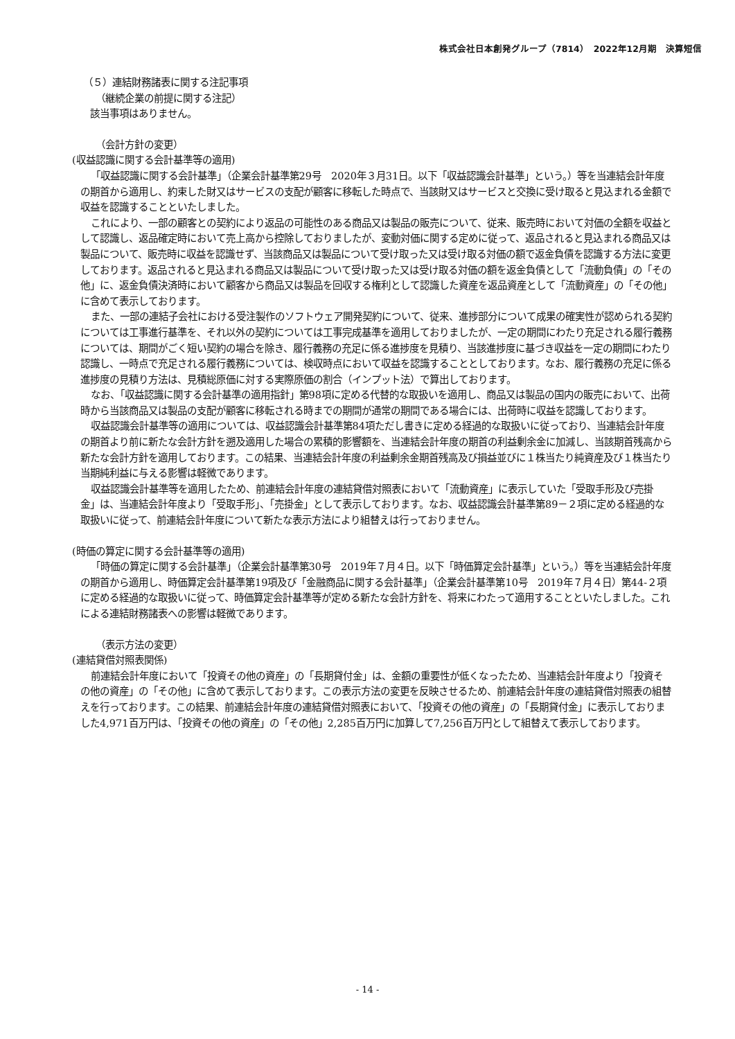株式会社日本創発グループ（7814）　2022年12月期　決算短信
（５）連結財務諸表に関する注記事項
（継続企業の前提に関する注記）
該当事項はありません。
（会計方針の変更）
(収益認識に関する会計基準等の適用)
「収益認識に関する会計基準」（企業会計基準第29号　2020年３月31日。以下「収益認識会計基準」という。）等を当連結会計年度の期首から適用し、約束した財又はサービスの支配が顧客に移転した時点で、当該財又はサービスと交換に受け取ると見込まれる金額で収益を認識することといたしました。
これにより、一部の顧客との契約により返品の可能性のある商品又は製品の販売について、従来、販売時において対価の全額を収益として認識し、返品確定時において売上高から控除しておりましたが、変動対価に関する定めに従って、返品されると見込まれる商品又は製品について、販売時に収益を認識せず、当該商品又は製品について受け取った又は受け取る対価の額で返金負債を認識する方法に変更しております。返品されると見込まれる商品又は製品について受け取った又は受け取る対価の額を返金負債として「流動負債」の「その他」に、返金負債決済時において顧客から商品又は製品を回収する権利として認識した資産を返品資産として「流動資産」の「その他」に含めて表示しております。
また、一部の連結子会社における受注製作のソフトウェア開発契約について、従来、進捗部分について成果の確実性が認められる契約については工事進行基準を、それ以外の契約については工事完成基準を適用しておりましたが、一定の期間にわたり充足される履行義務については、期間がごく短い契約の場合を除き、履行義務の充足に係る進捗度を見積り、当該進捗度に基づき収益を一定の期間にわたり認識し、一時点で充足される履行義務については、検収時点において収益を認識することとしております。なお、履行義務の充足に係る進捗度の見積り方法は、見積総原価に対する実際原価の割合（インプット法）で算出しております。
なお、「収益認識に関する会計基準の適用指針」第98項に定める代替的な取扱いを適用し、商品又は製品の国内の販売において、出荷時から当該商品又は製品の支配が顧客に移転される時までの期間が通常の期間である場合には、出荷時に収益を認識しております。
収益認識会計基準等の適用については、収益認識会計基準第84項ただし書きに定める経過的な取扱いに従っており、当連結会計年度の期首より前に新たな会計方針を遡及適用した場合の累積的影響額を、当連結会計年度の期首の利益剰余金に加減し、当該期首残高から新たな会計方針を適用しております。この結果、当連結会計年度の利益剰余金期首残高及び損益並びに１株当たり純資産及び１株当たり当期純利益に与える影響は軽微であります。
収益認識会計基準等を適用したため、前連結会計年度の連結貸借対照表において「流動資産」に表示していた「受取手形及び売掛金」は、当連結会計年度より「受取手形」、「売掛金」として表示しております。なお、収益認識会計基準第89－２項に定める経過的な取扱いに従って、前連結会計年度について新たな表示方法により組替えは行っておりません。
(時価の算定に関する会計基準等の適用)
「時価の算定に関する会計基準」（企業会計基準第30号　2019年７月４日。以下「時価算定会計基準」という。）等を当連結会計年度の期首から適用し、時価算定会計基準第19項及び「金融商品に関する会計基準」（企業会計基準第10号　2019年７月４日）第44-２項に定める経過的な取扱いに従って、時価算定会計基準等が定める新たな会計方針を、将来にわたって適用することといたしました。これによる連結財務諸表への影響は軽微であります。
（表示方法の変更）
(連結貸借対照表関係)
前連結会計年度において「投資その他の資産」の「長期貸付金」は、金額の重要性が低くなったため、当連結会計年度より「投資その他の資産」の「その他」に含めて表示しております。この表示方法の変更を反映させるため、前連結会計年度の連結貸借対照表の組替えを行っております。この結果、前連結会計年度の連結貸借対照表において、「投資その他の資産」の「長期貸付金」に表示しておりました4,971百万円は、「投資その他の資産」の「その他」2,285百万円に加算して7,256百万円として組替えて表示しております。
- 14 -